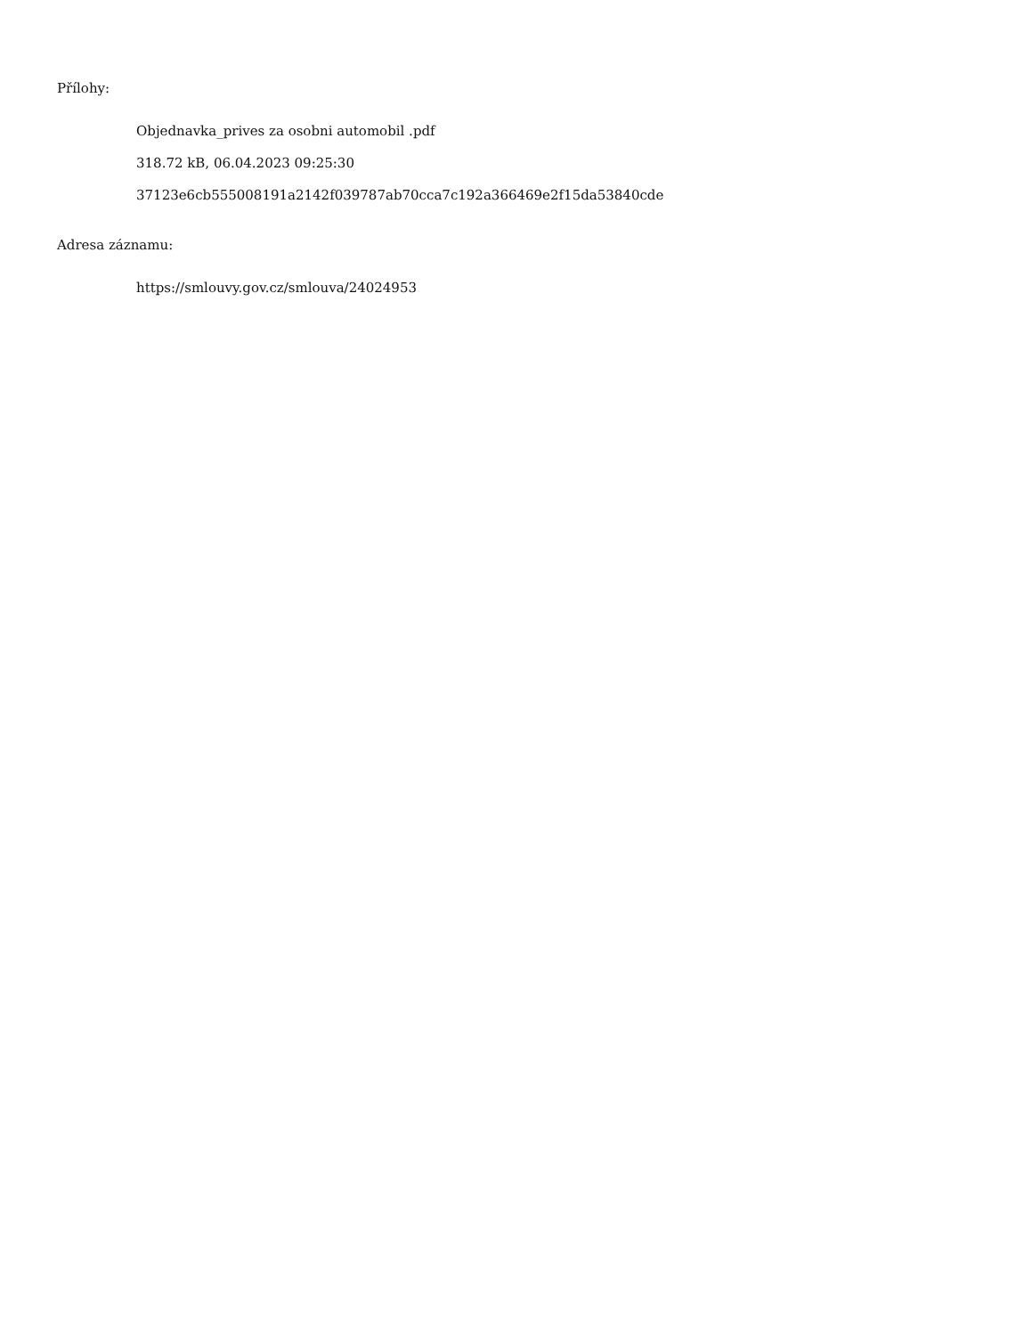Přílohy:
Objednavka_prives za osobni automobil .pdf
318.72 kB, 06.04.2023 09:25:30
37123e6cb555008191a2142f039787ab70cca7c192a366469e2f15da53840cde
Adresa záznamu:
https://smlouvy.gov.cz/smlouva/24024953